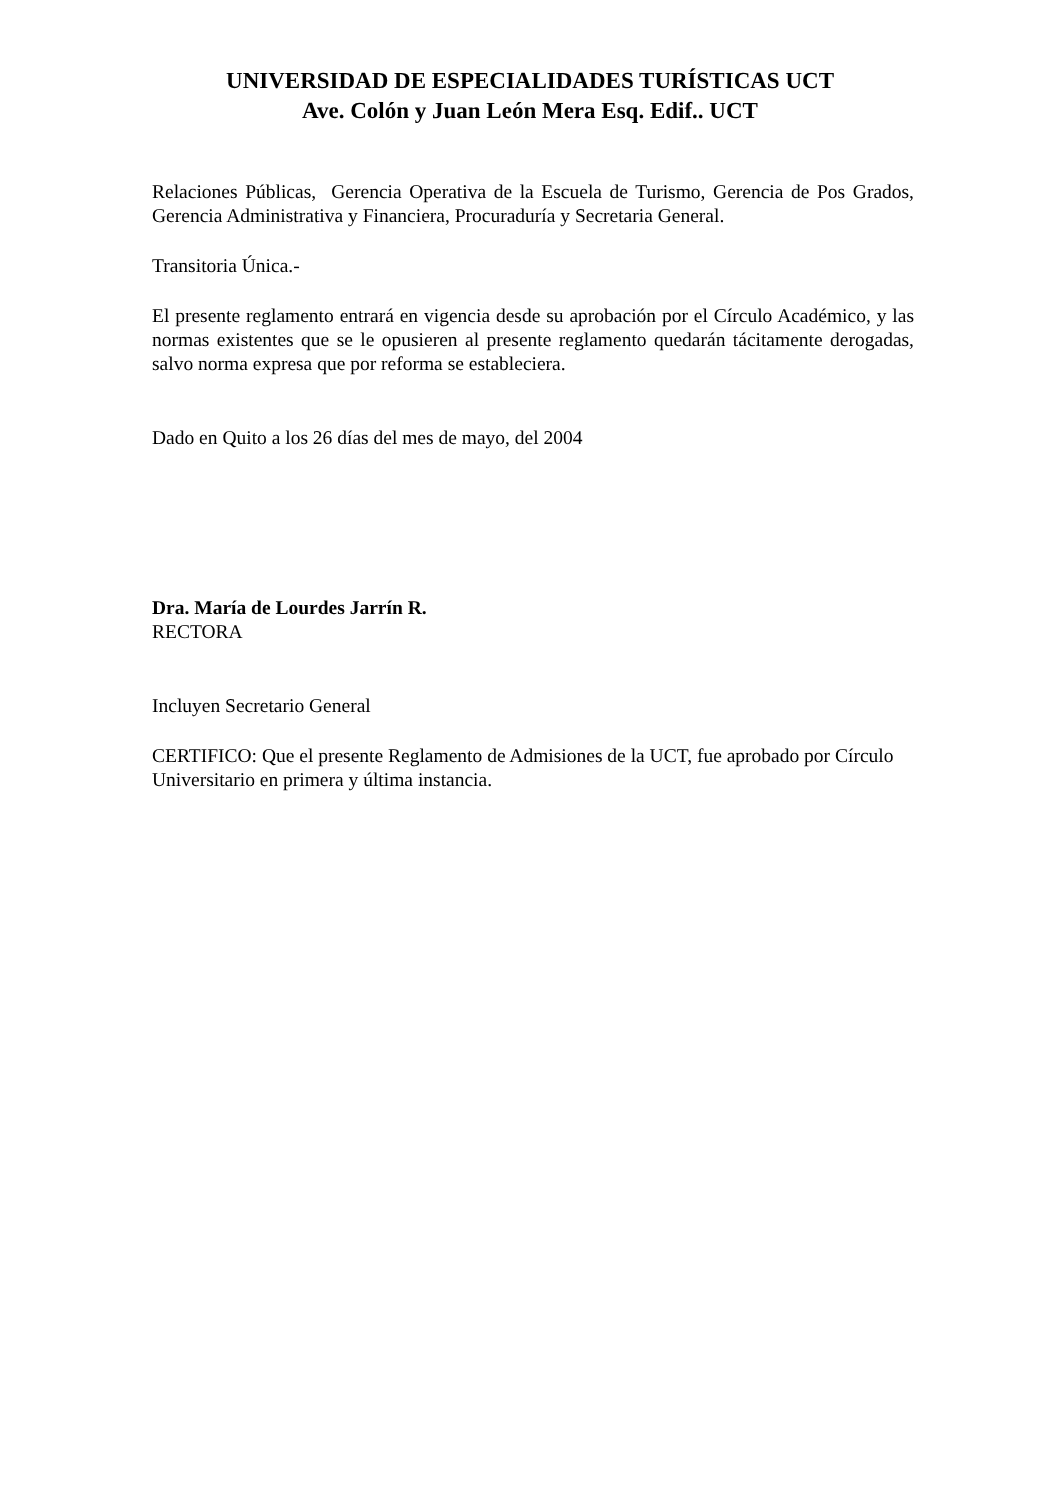UNIVERSIDAD DE ESPECIALIDADES TURÍSTICAS UCT
Ave. Colón y Juan León Mera Esq. Edif.. UCT
Relaciones Públicas, Gerencia Operativa de la Escuela de Turismo, Gerencia de Pos Grados, Gerencia Administrativa y Financiera, Procuraduría y Secretaria General.
Transitoria Única.-
El presente reglamento entrará en vigencia desde su aprobación por el Círculo Académico, y las normas existentes que se le opusieren al presente reglamento quedarán tácitamente derogadas, salvo norma expresa que por reforma se estableciera.
Dado en Quito a los 26 días del mes de mayo, del 2004
Dra. María de Lourdes Jarrín R.
RECTORA
Incluyen Secretario General
CERTIFICO: Que el presente Reglamento de Admisiones de la UCT, fue aprobado por Círculo Universitario en primera y última instancia.